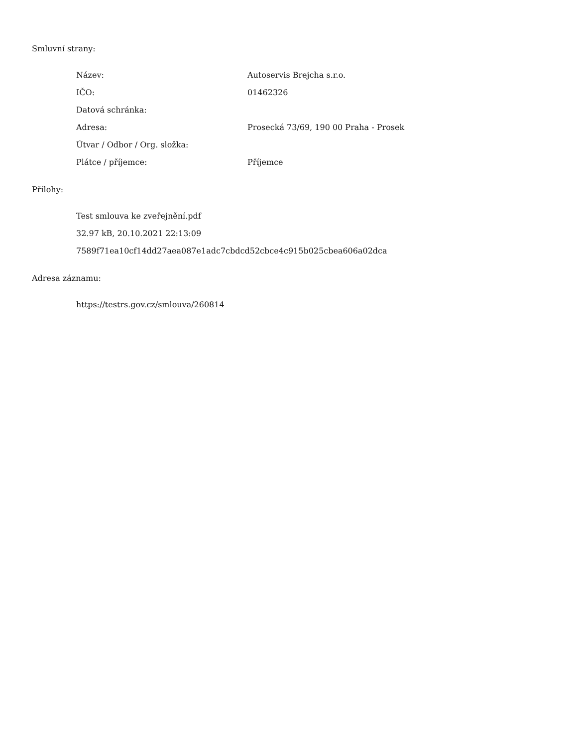Smluvní strany:
| Název: | Autoservis Brejcha s.r.o. |
| IČO: | 01462326 |
| Datová schránka: | |
| Adresa: | Prosecká 73/69, 190 00 Praha - Prosek |
| Útvar / Odbor / Org. složka: | |
| Plátce / příjemce: | Příjemce |
Přílohy:
Test smlouva ke zveřejnění.pdf
32.97 kB, 20.10.2021 22:13:09
7589f71ea10cf14dd27aea087e1adc7cbdcd52cbce4c915b025cbea606a02dca
Adresa záznamu:
https://testrs.gov.cz/smlouva/260814